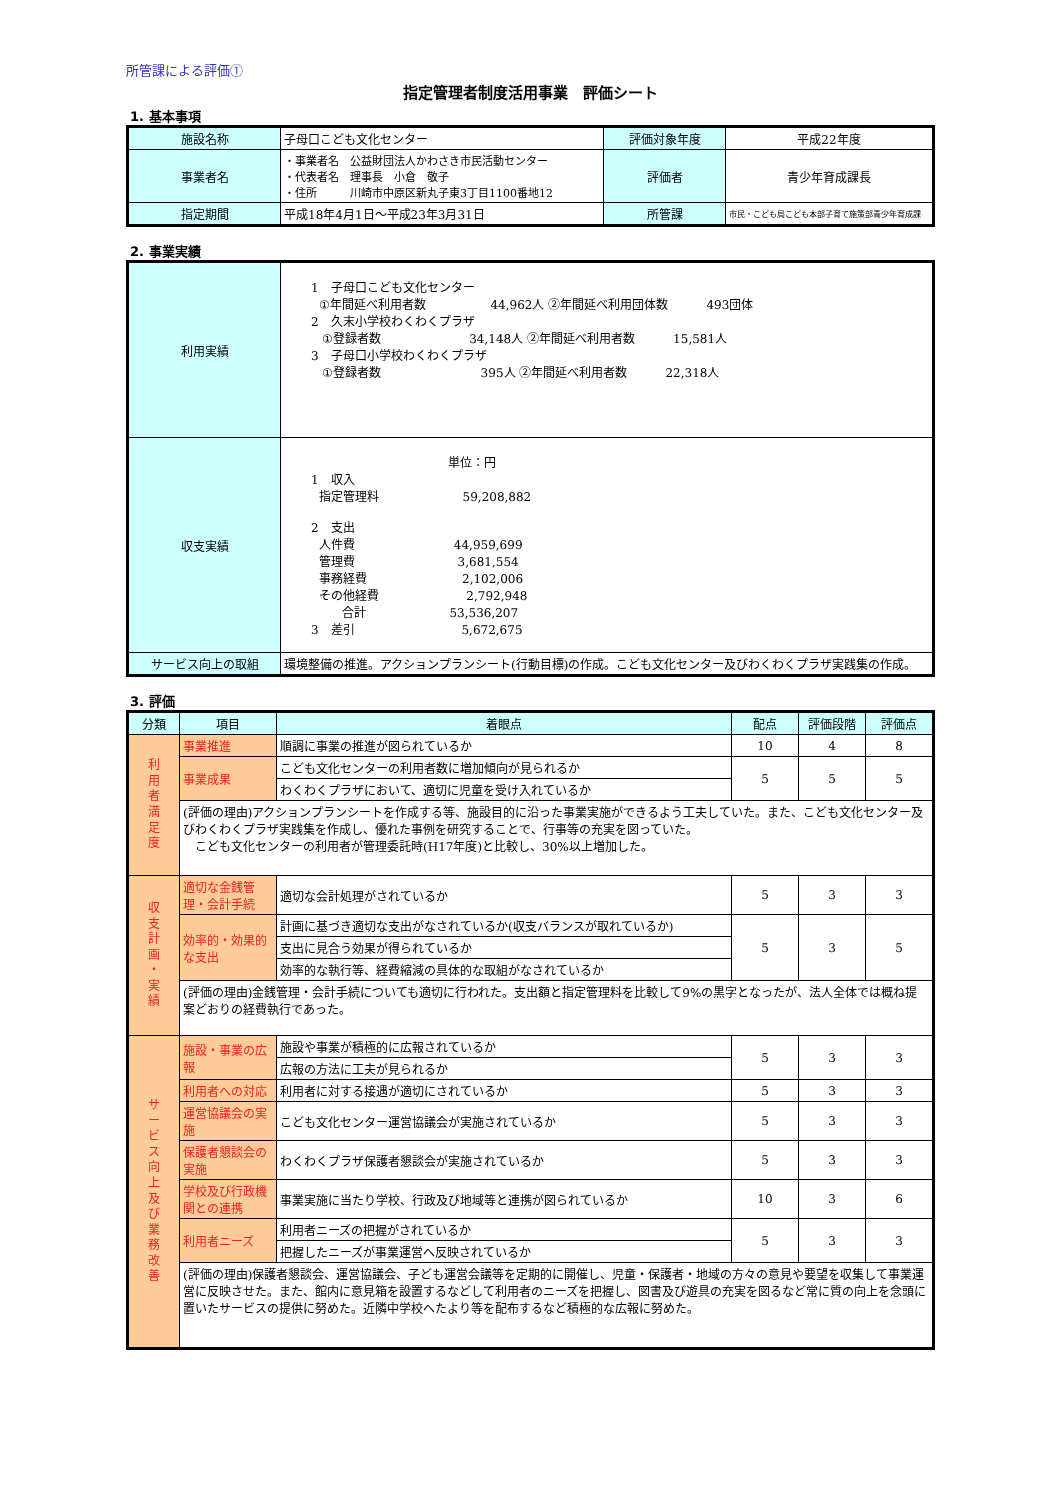所管課による評価①
指定管理者制度活用事業　評価シート
1. 基本事項
| 施設名称 | 子母口こども文化センター | 評価対象年度 | 平成22年度 |
| 事業者名 | ・事業者名 公益財団法人かわさき市民活動センター ・代表者名 理事長 小倉 敬子 ・住所 川崎市中原区新丸子東3丁目1100番地12 | 評価者 | 青少年育成課長 |
| 指定期間 | 平成18年4月1日～平成23年3月31日 | 所管課 | 市民・こども局こども本部子育て施策部青少年育成課 |
2. 事業実績
| 利用実績 | 1 子母口こども文化センター ①年間延べ利用者数 44,962人 ②年間延べ利用団体数 493団体 2 久末小学校わくわくプラザ ①登録者数 34,148人 ②年間延べ利用者数 15,581人 3 子母口小学校わくわくプラザ ①登録者数 395人 ②年間延べ利用者数 22,318人 |
| 収支実績 | 単位：円 1 収入 指定管理料 59,208,882 2 支出 人件費 44,959,699 管理費 3,681,554 事務経費 2,102,006 その他経費 2,792,948 合計 53,536,207 3 差引 5,672,675 |
| サービス向上の取組 | 環境整備の推進。アクションプランシート(行動目標)の作成。こども文化センター及びわくわくプラザ実践集の作成。 |
3. 評価
| 分類 | 項目 | 着眼点 | 配点 | 評価段階 | 評価点 |
| --- | --- | --- | --- | --- | --- |
| 利 用 者 満 足 度 | 事業推進 | 順調に事業の推進が図られているか | 10 | 4 | 8 |
| | 事業成果 | こども文化センターの利用者数に増加傾向が見られるか | 5 | 5 | 5 |
| | | わくわくプラザにおいて、適切に児童を受け入れているか | | | |
| | (評価の理由)アクションプランシートを作成する等、施設目的に沿った事業実施ができるよう工夫していた。また、こども文化センター及びわくわくプラザ実践集を作成し、優れた事例を研究することで、行事等の充実を図っていた。 こども文化センターの利用者が管理委託時(H17年度)と比較し、30%以上増加した。 | | | | |
| 収 支 計 画 ・ 実 績 | 適切な金銭管理・会計手続 | 適切な会計処理がされているか | 5 | 3 | 3 |
| | 効率的・効果的な支出 | 計画に基づき適切な支出がなされているか(収支バランスが取れているか) | 5 | 3 | 5 |
| | | 支出に見合う効果が得られているか | | | |
| | | 効率的な執行等、経費縮減の具体的な取組がなされているか | | | |
| | (評価の理由)金銭管理・会計手続についても適切に行われた。支出額と指定管理料を比較して9%の黒字となったが、法人全体では概ね提案どおりの経費執行であった。 | | | | |
| サ ー ビ ス 向 上 及 び 業 務 改 善 | 施設・事業の広報 | 施設や事業が積極的に広報されているか | 5 | 3 | 3 |
| | | 広報の方法に工夫が見られるか | | | |
| | 利用者への対応 | 利用者に対する接遇が適切にされているか | 5 | 3 | 3 |
| | 運営協議会の実施 | こども文化センター運営協議会が実施されているか | 5 | 3 | 3 |
| | 保護者懇談会の実施 | わくわくプラザ保護者懇談会が実施されているか | 5 | 3 | 3 |
| | 学校及び行政機関との連携 | 事業実施に当たり学校、行政及び地域等と連携が図られているか | 10 | 3 | 6 |
| | 利用者ニーズ | 利用者ニーズの把握がされているか | 5 | 3 | 3 |
| | | 把握したニーズが事業運営へ反映されているか | | | |
| | (評価の理由)保護者懇談会、運営協議会、子ども運営会議等を定期的に開催し、児童・保護者・地域の方々の意見や要望を収集して事業運営に反映させた。また、館内に意見箱を設置するなどして利用者のニーズを把握し、図書及び遊具の充実を図るなど常に質の向上を念頭に置いたサービスの提供に努めた。近隣中学校へたより等を配布するなど積極的な広報に努めた。 | | | | |